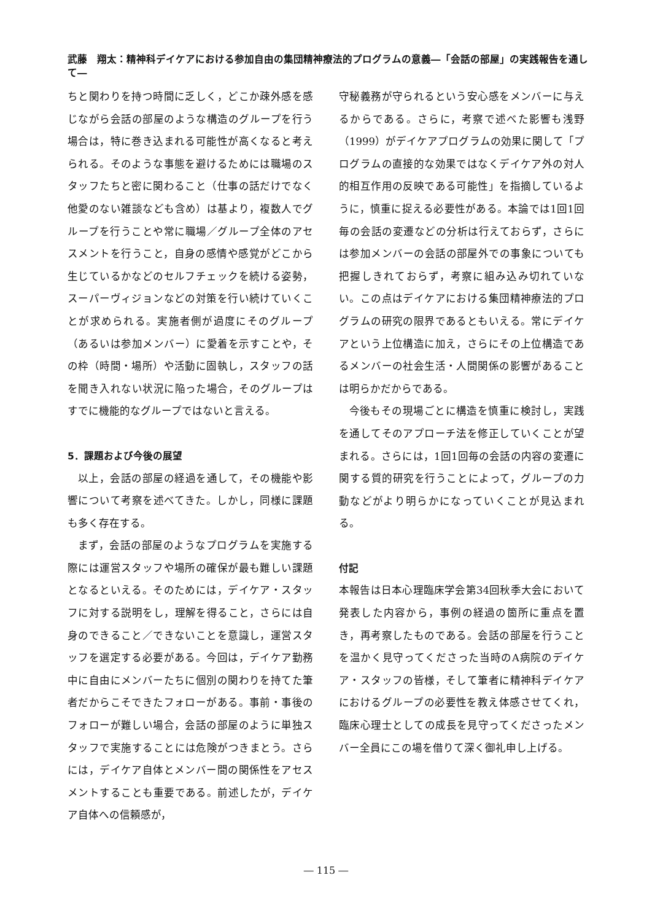武藤　翔太：精神科デイケアにおける参加自由の集団精神療法的プログラムの意義―「会話の部屋」の実践報告を通して―
ちと関わりを持つ時間に乏しく，どこか疎外感を感じながら会話の部屋のような構造のグループを行う場合は，特に巻き込まれる可能性が高くなると考えられる。そのような事態を避けるためには職場のスタッフたちと密に関わること（仕事の話だけでなく他愛のない雑談なども含め）は基より，複数人でグループを行うことや常に職場／グループ全体のアセスメントを行うこと，自身の感情や感覚がどこから生じているかなどのセルフチェックを続ける姿勢，スーパーヴィジョンなどの対策を行い続けていくことが求められる。実施者側が過度にそのグループ（あるいは参加メンバー）に愛着を示すことや，その枠（時間・場所）や活動に固執し，スタッフの話を聞き入れない状況に陥った場合，そのグループはすでに機能的なグループではないと言える。
5．課題および今後の展望
以上，会話の部屋の経過を通して，その機能や影響について考察を述べてきた。しかし，同様に課題も多く存在する。
まず，会話の部屋のようなプログラムを実施する際には運営スタッフや場所の確保が最も難しい課題となるといえる。そのためには，デイケア・スタッフに対する説明をし，理解を得ること，さらには自身のできること／できないことを意識し，運営スタッフを選定する必要がある。今回は，デイケア勤務中に自由にメンバーたちに個別の関わりを持てた筆者だからこそできたフォローがある。事前・事後のフォローが難しい場合，会話の部屋のように単独スタッフで実施することには危険がつきまとう。さらには，デイケア自体とメンバー間の関係性をアセスメントすることも重要である。前述したが，デイケア自体への信頼感が，
守秘義務が守られるという安心感をメンバーに与えるからである。さらに，考察で述べた影響も浅野（1999）がデイケアプログラムの効果に関して「プログラムの直接的な効果ではなくデイケア外の対人的相互作用の反映である可能性」を指摘しているように，慎重に捉える必要性がある。本論では1回1回毎の会話の変遷などの分析は行えておらず，さらには参加メンバーの会話の部屋外での事象についても把握しきれておらず，考察に組み込み切れていない。この点はデイケアにおける集団精神療法的プログラムの研究の限界であるともいえる。常にデイケアという上位構造に加え，さらにその上位構造であるメンバーの社会生活・人間関係の影響があることは明らかだからである。
今後もその現場ごとに構造を慎重に検討し，実践を通してそのアプローチ法を修正していくことが望まれる。さらには，1回1回毎の会話の内容の変遷に関する質的研究を行うことによって，グループの力動などがより明らかになっていくことが見込まれる。
付記
本報告は日本心理臨床学会第34回秋季大会において発表した内容から，事例の経過の箇所に重点を置き，再考察したものである。会話の部屋を行うことを温かく見守ってくださった当時のA病院のデイケア・スタッフの皆様，そして筆者に精神科デイケアにおけるグループの必要性を教え体感させてくれ，臨床心理士としての成長を見守ってくださったメンバー全員にこの場を借りて深く御礼申し上げる。
― 115 ―